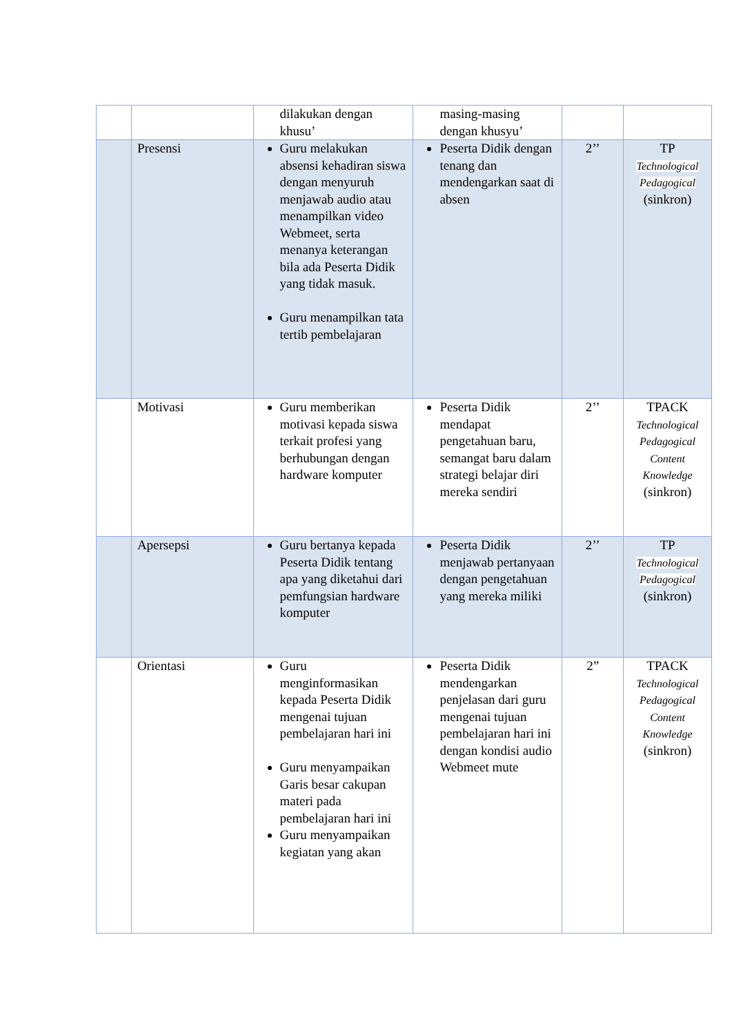| | | dilakukan dengan khusu’ | masing-masing dengan khusyu’ | | |
| | Presensi | Guru melakukan absensi kehadiran siswa dengan menyuruh menjawab audio atau menampilkan video Webmeet, serta menanya keterangan bila ada Peserta Didik yang tidak masuk. Guru menampilkan tata tertib pembelajaran | Peserta Didik dengan tenang dan mendengarkan saat di absen | 2’’ | TP Technological Pedagogical (sinkron) |
| | Motivasi | Guru memberikan motivasi kepada siswa terkait profesi yang berhubungan dengan hardware komputer | Peserta Didik mendapat pengetahuan baru, semangat baru dalam strategi belajar diri mereka sendiri | 2’’ | TPACK Technological Pedagogical Content Knowledge (sinkron) |
| | Apersepsi | Guru bertanya kepada Peserta Didik tentang apa yang diketahui dari pemfungsian hardware komputer | Peserta Didik menjawab pertanyaan dengan pengetahuan yang mereka miliki | 2’’ | TP Technological Pedagogical (sinkron) |
| | Orientasi | Guru menginformasikan kepada Peserta Didik mengenai tujuan pembelajaran hari ini Guru menyampaikan Garis besar cakupan materi pada pembelajaran hari ini Guru menyampaikan kegiatan yang akan | Peserta Didik mendengarkan penjelasan dari guru mengenai tujuan pembelajaran hari ini dengan kondisi audio Webmeet mute | 2” | TPACK Technological Pedagogical Content Knowledge (sinkron) |